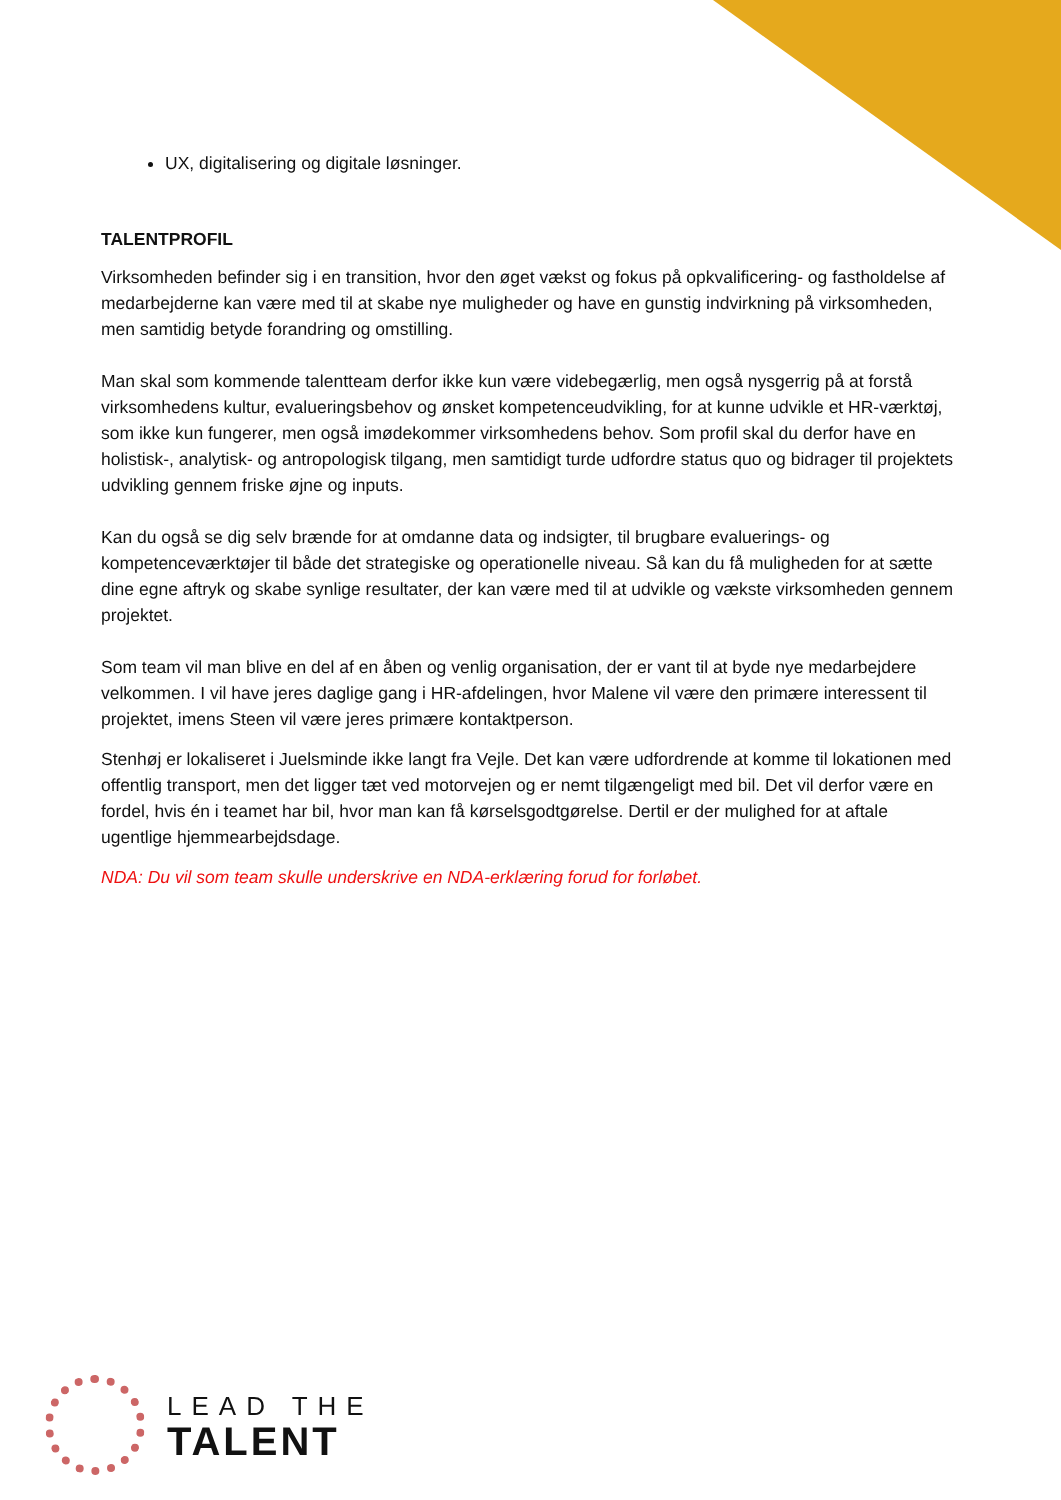UX, digitalisering og digitale løsninger.
TALENTPROFIL
Virksomheden befinder sig i en transition, hvor den øget vækst og fokus på opkvalificering- og fastholdelse af medarbejderne kan være med til at skabe nye muligheder og have en gunstig indvirkning på virksomheden, men samtidig betyde forandring og omstilling.
Man skal som kommende talentteam derfor ikke kun være videbegærlig, men også nysgerrig på at forstå virksomhedens kultur, evalueringsbehov og ønsket kompetenceudvikling, for at kunne udvikle et HR-værktøj, som ikke kun fungerer, men også imødekommer virksomhedens behov. Som profil skal du derfor have en holistisk-, analytisk- og antropologisk tilgang, men samtidigt turde udfordre status quo og bidrager til projektets udvikling gennem friske øjne og inputs.
Kan du også se dig selv brænde for at omdanne data og indsigter, til brugbare evaluerings- og kompetenceværktøjer til både det strategiske og operationelle niveau. Så kan du få muligheden for at sætte dine egne aftryk og skabe synlige resultater, der kan være med til at udvikle og vækste virksomheden gennem projektet.
Som team vil man blive en del af en åben og venlig organisation, der er vant til at byde nye medarbejdere velkommen. I vil have jeres daglige gang i HR-afdelingen, hvor Malene vil være den primære interessent til projektet, imens Steen vil være jeres primære kontaktperson.
Stenhøj er lokaliseret i Juelsminde ikke langt fra Vejle. Det kan være udfordrende at komme til lokationen med offentlig transport, men det ligger tæt ved motorvejen og er nemt tilgængeligt med bil. Det vil derfor være en fordel, hvis én i teamet har bil, hvor man kan få kørselsgodtgørelse. Dertil er der mulighed for at aftale ugentlige hjemmearbejdsdage.
NDA: Du vil som team skulle underskrive en NDA-erklæring forud for forløbet.
LEAD THE
TALENT